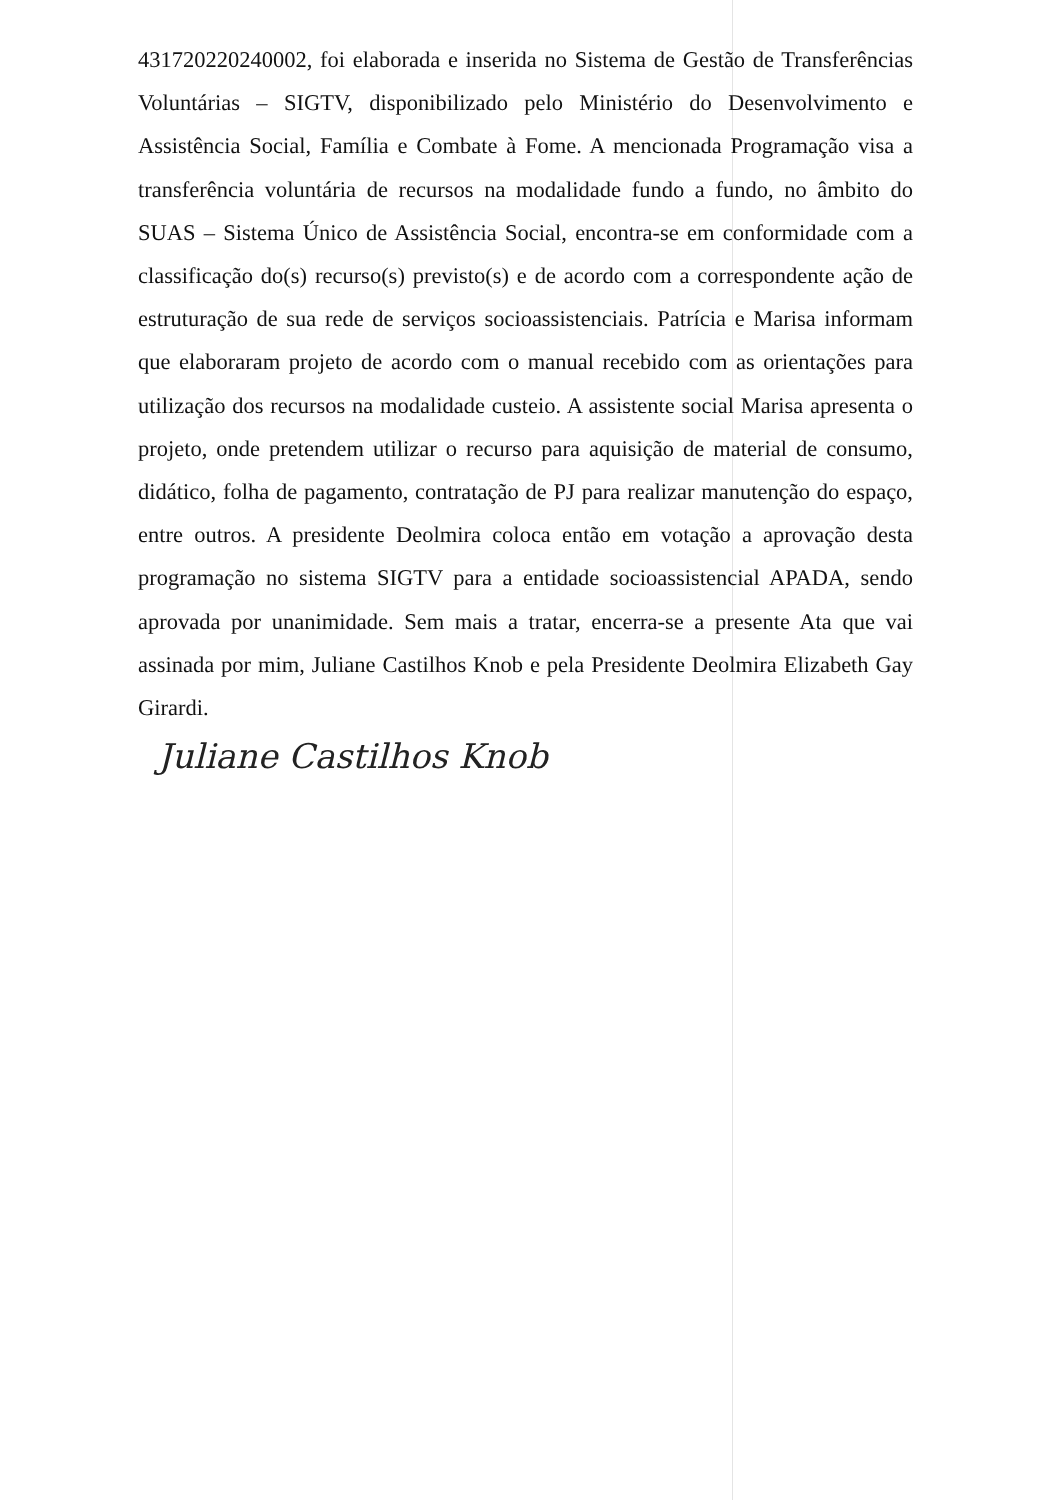431720220240002, foi elaborada e inserida no Sistema de Gestão de Transferências Voluntárias – SIGTV, disponibilizado pelo Ministério do Desenvolvimento e Assistência Social, Família e Combate à Fome. A mencionada Programação visa a transferência voluntária de recursos na modalidade fundo a fundo, no âmbito do SUAS – Sistema Único de Assistência Social, encontra-se em conformidade com a classificação do(s) recurso(s) previsto(s) e de acordo com a correspondente ação de estruturação de sua rede de serviços socioassistenciais. Patrícia e Marisa informam que elaboraram projeto de acordo com o manual recebido com as orientações para utilização dos recursos na modalidade custeio. A assistente social Marisa apresenta o projeto, onde pretendem utilizar o recurso para aquisição de material de consumo, didático, folha de pagamento, contratação de PJ para realizar manutenção do espaço, entre outros. A presidente Deolmira coloca então em votação a aprovação desta programação no sistema SIGTV para a entidade socioassistencial APADA, sendo aprovada por unanimidade. Sem mais a tratar, encerra-se a presente Ata que vai assinada por mim, Juliane Castilhos Knob e pela Presidente Deolmira Elizabeth Gay Girardi.
Juliane Castilhos Knob